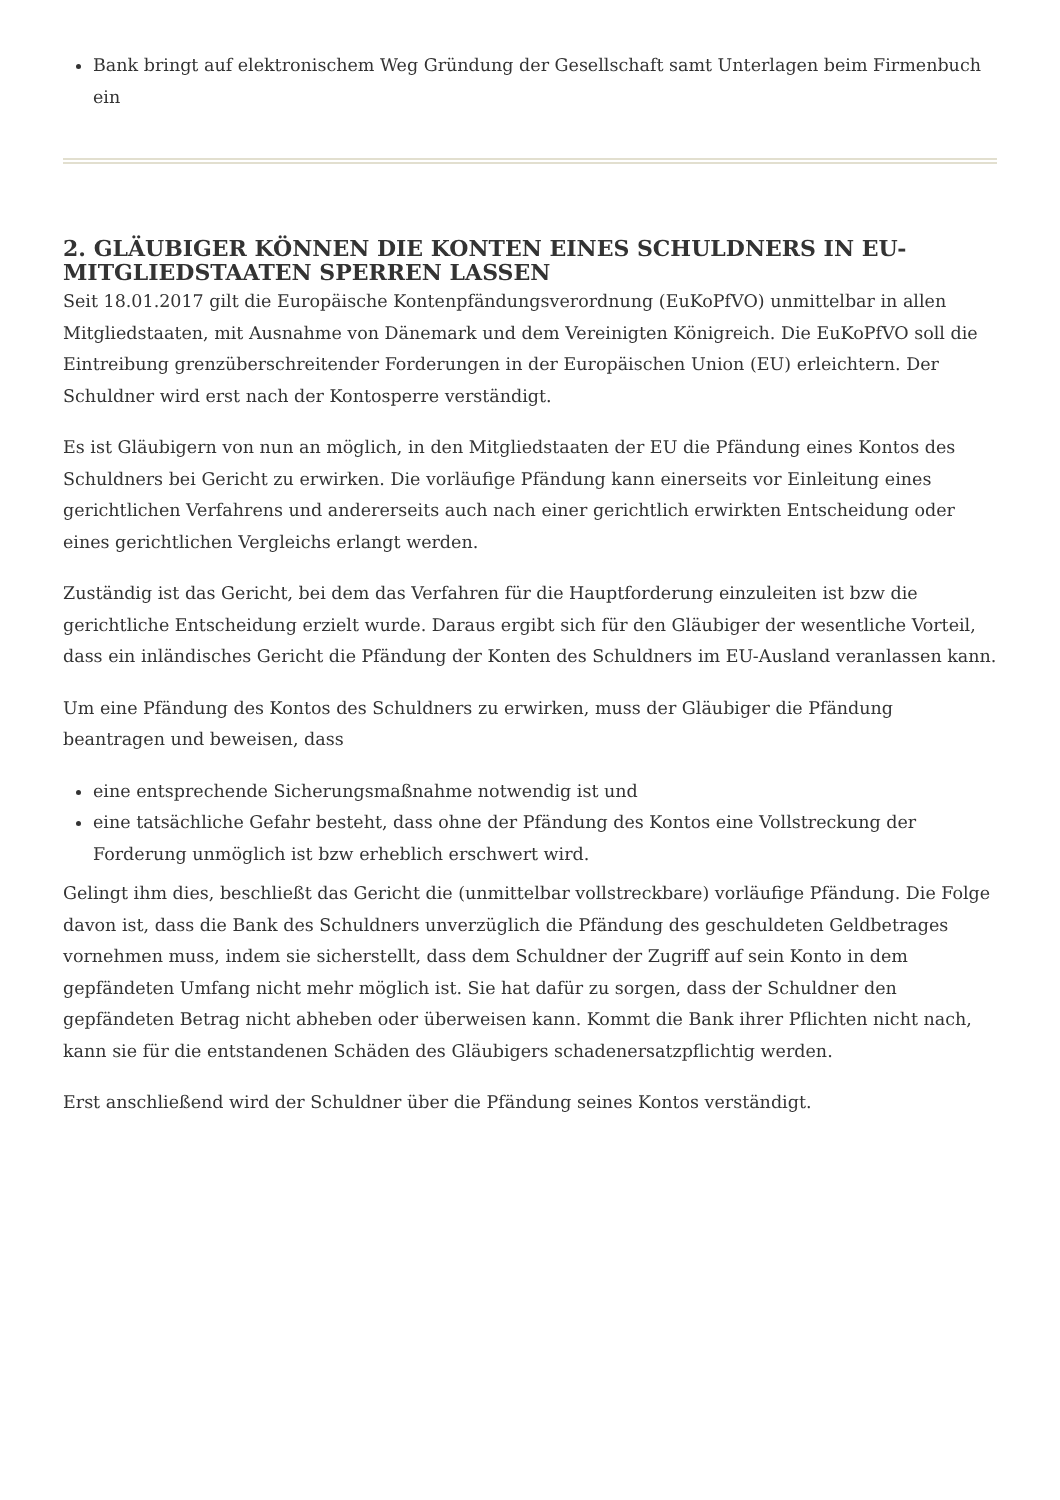Bank bringt auf elektronischem Weg Gründung der Gesellschaft samt Unterlagen beim Firmenbuch ein
2. GLÄUBIGER KÖNNEN DIE KONTEN EINES SCHULDNERS IN EU-MITGLIEDSTAATEN SPERREN LASSEN
Seit 18.01.2017 gilt die Europäische Kontenpfändungsverordnung (EuKoPfVO) unmittelbar in allen Mitgliedstaaten, mit Ausnahme von Dänemark und dem Vereinigten Königreich. Die EuKoPfVO soll die Eintreibung grenzüberschreitender Forderungen in der Europäischen Union (EU) erleichtern. Der Schuldner wird erst nach der Kontosperre verständigt.
Es ist Gläubigern von nun an möglich, in den Mitgliedstaaten der EU die Pfändung eines Kontos des Schuldners bei Gericht zu erwirken. Die vorläufige Pfändung kann einerseits vor Einleitung eines gerichtlichen Verfahrens und andererseits auch nach einer gerichtlich erwirkten Entscheidung oder eines gerichtlichen Vergleichs erlangt werden.
Zuständig ist das Gericht, bei dem das Verfahren für die Hauptforderung einzuleiten ist bzw die gerichtliche Entscheidung erzielt wurde. Daraus ergibt sich für den Gläubiger der wesentliche Vorteil, dass ein inländisches Gericht die Pfändung der Konten des Schuldners im EU-Ausland veranlassen kann.
Um eine Pfändung des Kontos des Schuldners zu erwirken, muss der Gläubiger die Pfändung beantragen und beweisen, dass
eine entsprechende Sicherungsmaßnahme notwendig ist und
eine tatsächliche Gefahr besteht, dass ohne der Pfändung des Kontos eine Vollstreckung der Forderung unmöglich ist bzw erheblich erschwert wird.
Gelingt ihm dies, beschließt das Gericht die (unmittelbar vollstreckbare) vorläufige Pfändung. Die Folge davon ist, dass die Bank des Schuldners unverzüglich die Pfändung des geschuldeten Geldbetrages vornehmen muss, indem sie sicherstellt, dass dem Schuldner der Zugriff auf sein Konto in dem gepfändeten Umfang nicht mehr möglich ist. Sie hat dafür zu sorgen, dass der Schuldner den gepfändeten Betrag nicht abheben oder überweisen kann. Kommt die Bank ihrer Pflichten nicht nach, kann sie für die entstandenen Schäden des Gläubigers schadenersatzpflichtig werden.
Erst anschließend wird der Schuldner über die Pfändung seines Kontos verständigt.